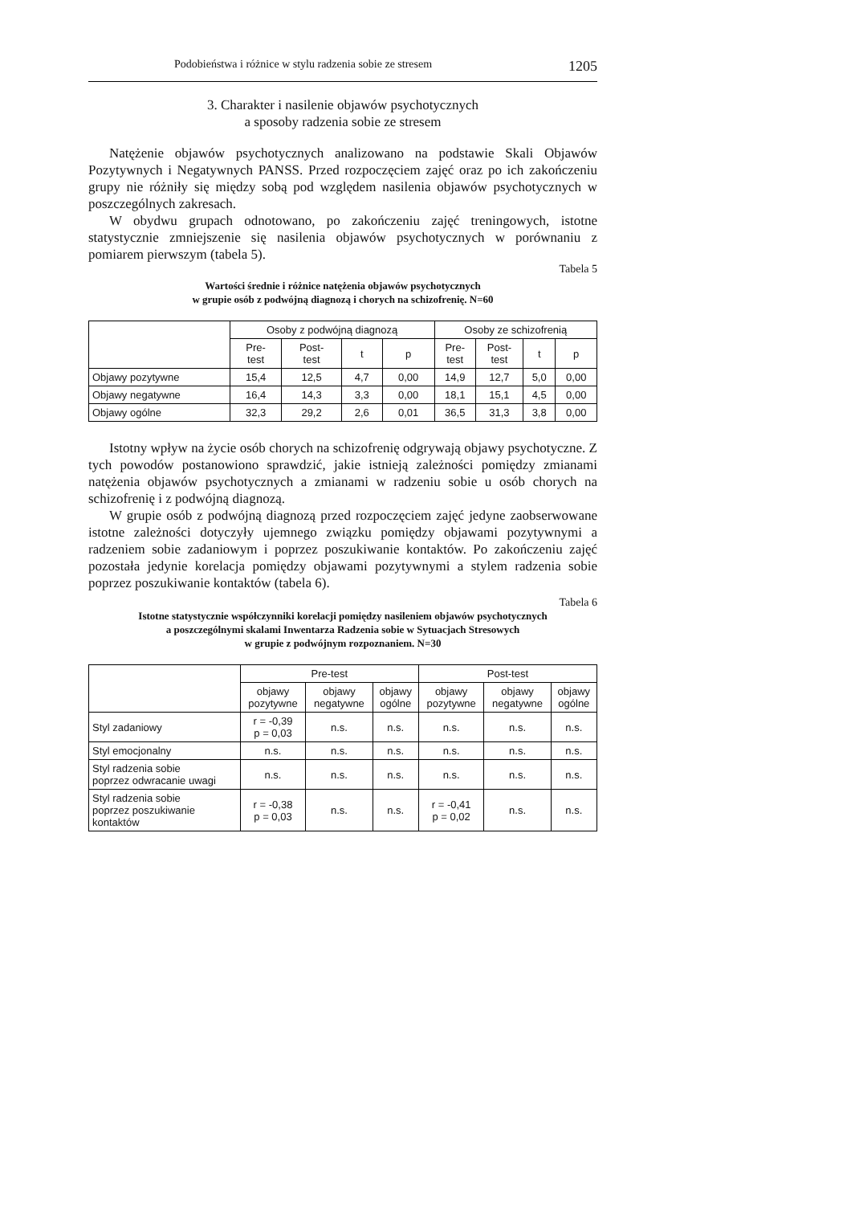Podobieństwa i różnice w stylu radzenia sobie ze stresem 1205
3. Charakter i nasilenie objawów psychotycznych
a sposoby radzenia sobie ze stresem
Natężenie objawów psychotycznych analizowano na podstawie Skali Objawów Pozytywnych i Negatywnych PANSS. Przed rozpoczęciem zajęć oraz po ich zakończeniu grupy nie różniły się między sobą pod względem nasilenia objawów psychotycznych w poszczególnych zakresach.
W obydwu grupach odnotowano, po zakończeniu zajęć treningowych, istotne statystycznie zmniejszenie się nasilenia objawów psychotycznych w porównaniu z pomiarem pierwszym (tabela 5).
Tabela 5
Wartości średnie i różnice natężenia objawów psychotycznych
w grupie osób z podwójną diagnozą i chorych na schizofrenię. N=60
| | Osoby z podwójną diagnozą | | | | Osoby ze schizofrenią | | | |
| --- | --- | --- | --- | --- | --- | --- | --- | --- |
| | Pre- test | Post- test | t | p | Pre- test | Post- test | t | p |
| Objawy pozytywne | 15,4 | 12,5 | 4,7 | 0,00 | 14,9 | 12,7 | 5,0 | 0,00 |
| Objawy negatywne | 16,4 | 14,3 | 3,3 | 0,00 | 18,1 | 15,1 | 4,5 | 0,00 |
| Objawy ogólne | 32,3 | 29,2 | 2,6 | 0,01 | 36,5 | 31,3 | 3,8 | 0,00 |
Istotny wpływ na życie osób chorych na schizofrenię odgrywają objawy psychotyczne. Z tych powodów postanowiono sprawdzić, jakie istnieją zależności pomiędzy zmianami natężenia objawów psychotycznych a zmianami w radzeniu sobie u osób chorych na schizofrenię i z podwójną diagnozą.
W grupie osób z podwójną diagnozą przed rozpoczęciem zajęć jedyne zaobserwowane istotne zależności dotyczyły ujemnego związku pomiędzy objawami pozytywnymi a radzeniem sobie zadaniowym i poprzez poszukiwanie kontaktów. Po zakończeniu zajęć pozostała jedynie korelacja pomiędzy objawami pozytywnymi a stylem radzenia sobie poprzez poszukiwanie kontaktów (tabela 6).
Tabela 6
Istotne statystycznie współczynniki korelacji pomiędzy nasileniem objawów psychotycznych
a poszczególnymi skalami Inwentarza Radzenia sobie w Sytuacjach Stresowych
w grupie z podwójnym rozpoznaniem. N=30
| | Pre-test | | | Post-test | | |
| --- | --- | --- | --- | --- | --- | --- |
| | objawy pozytywne | objawy negatywne | objawy ogólne | objawy pozytywne | objawy negatywne | objawy ogólne |
| Styl zadaniowy | r = -0,39 p = 0,03 | n.s. | n.s. | n.s. | n.s. | n.s. |
| Styl emocjonalny | n.s. | n.s. | n.s. | n.s. | n.s. | n.s. |
| Styl radzenia sobie poprzez odwracanie uwagi | n.s. | n.s. | n.s. | n.s. | n.s. | n.s. |
| Styl radzenia sobie poprzez poszukiwanie kontaktów | r = -0,38 p = 0,03 | n.s. | n.s. | r = -0,41 p = 0,02 | n.s. | n.s. |